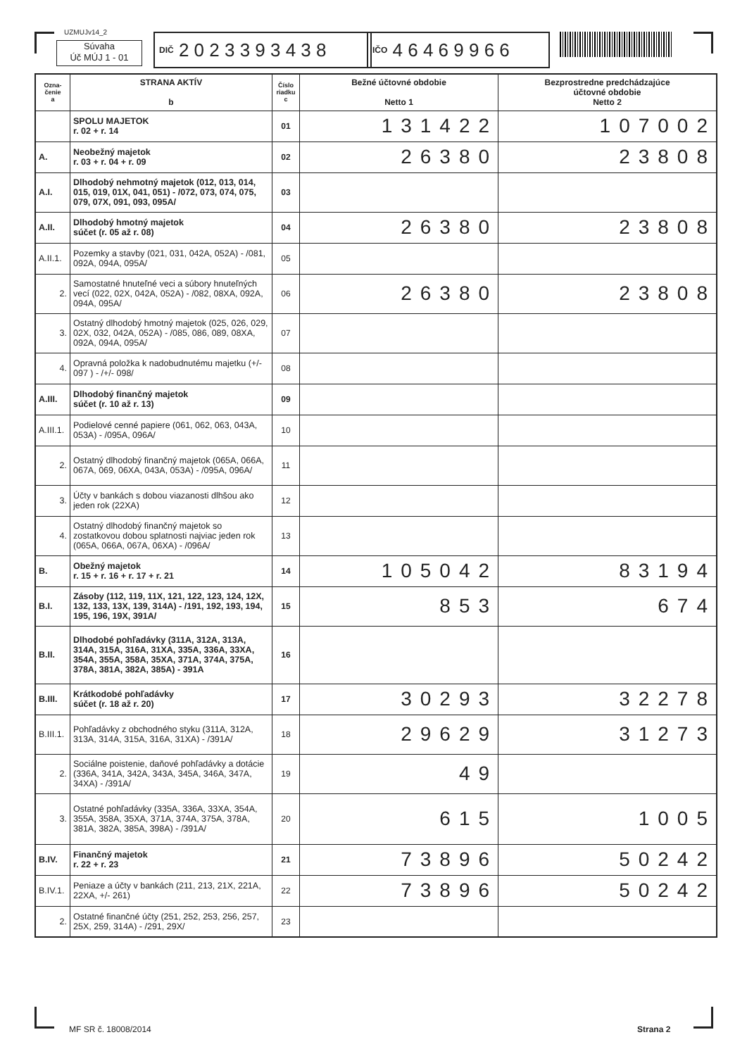UZMUJv14_2
Súvaha
Úč MÚJ 1 - 01
DIČ 2 0 2 3 3 9 3 4 3 8
IČO 4 6 4 6 9 9 6 6
| Ozna- čenie a | STRANA AKTÍV b | Číslo riadku c | Bežné účtovné obdobie Netto 1 | Bezprostredne predchádzajúce účtovné obdobie Netto 2 |
| --- | --- | --- | --- | --- |
| | SPOLU MAJETOK r. 02 + r. 14 | 01 | 131422 | 107002 |
| A. | Neobežný majetok r. 03 + r. 04 + r. 09 | 02 | 26380 | 23808 |
| A.I. | Dlhodobý nehmotný majetok (012, 013, 014, 015, 019, 01X, 041, 051) - /072, 073, 074, 075, 079, 07X, 091, 093, 095A/ | 03 | | |
| A.II. | Dlhodobý hmotný majetok súčet (r. 05 až r. 08) | 04 | 26380 | 23808 |
| A.II.1. | Pozemky a stavby (021, 031, 042A, 052A) - /081, 092A, 094A, 095A/ | 05 | | |
| 2. | Samostatné hnuteľné veci a súbory hnuteľných vecí (022, 02X, 042A, 052A) - /082, 08XA, 092A, 094A, 095A/ | 06 | 26380 | 23808 |
| 3. | Ostatný dlhodobý hmotný majetok (025, 026, 029, 02X, 032, 042A, 052A) - /085, 086, 089, 08XA, 092A, 094A, 095A/ | 07 | | |
| 4. | Opravná položka k nadobudnutému majetku (+/- 097 ) - /+/- 098/ | 08 | | |
| A.III. | Dlhodobý finančný majetok súčet (r. 10 až r. 13) | 09 | | |
| A.III.1. | Podielové cenné papiere (061, 062, 063, 043A, 053A) - /095A, 096A/ | 10 | | |
| 2. | Ostatný dlhodobý finančný majetok (065A, 066A, 067A, 069, 06XA, 043A, 053A) - /095A, 096A/ | 11 | | |
| 3. | Účty v bankách s dobou viazanosti dlhšou ako jeden rok (22XA) | 12 | | |
| 4. | Ostatný dlhodobý finančný majetok so zostatkovou dobou splatnosti najviac jeden rok (065A, 066A, 067A, 06XA) - /096A/ | 13 | | |
| B. | Obežný majetok r. 15 + r. 16 + r. 17 + r. 21 | 14 | 105042 | 83194 |
| B.I. | Zásoby (112, 119, 11X, 121, 122, 123, 124, 12X, 132, 133, 13X, 139, 314A) - /191, 192, 193, 194, 195, 196, 19X, 391A/ | 15 | 853 | 674 |
| B.II. | Dlhodobé pohľadávky (311A, 312A, 313A, 314A, 315A, 316A, 31XA, 335A, 336A, 33XA, 354A, 355A, 358A, 35XA, 371A, 374A, 375A, 378A, 381A, 382A, 385A) - 391A | 16 | | |
| B.III. | Krátkodobé pohľadávky súčet (r. 18 až r. 20) | 17 | 30293 | 32278 |
| B.III.1. | Pohľadávky z obchodného styku (311A, 312A, 313A, 314A, 315A, 316A, 31XA) - /391A/ | 18 | 29629 | 31273 |
| 2. | Sociálne poistenie, daňové pohľadávky a dotácie (336A, 341A, 342A, 343A, 345A, 346A, 347A, 34XA) - /391A/ | 19 | 49 | |
| 3. | Ostatné pohľadávky (335A, 336A, 33XA, 354A, 355A, 358A, 35XA, 371A, 374A, 375A, 378A, 381A, 382A, 385A, 398A) - /391A/ | 20 | 615 | 1005 |
| B.IV. | Finančný majetok r. 22 + r. 23 | 21 | 73896 | 50242 |
| B.IV.1. | Peniaze a účty v bankách (211, 213, 21X, 221A, 22XA, +/- 261) | 22 | 73896 | 50242 |
| 2. | Ostatné finančné účty (251, 252, 253, 256, 257, 25X, 259, 314A) - /291, 29X/ | 23 | | |
MF SR č. 18008/2014 Strana 2